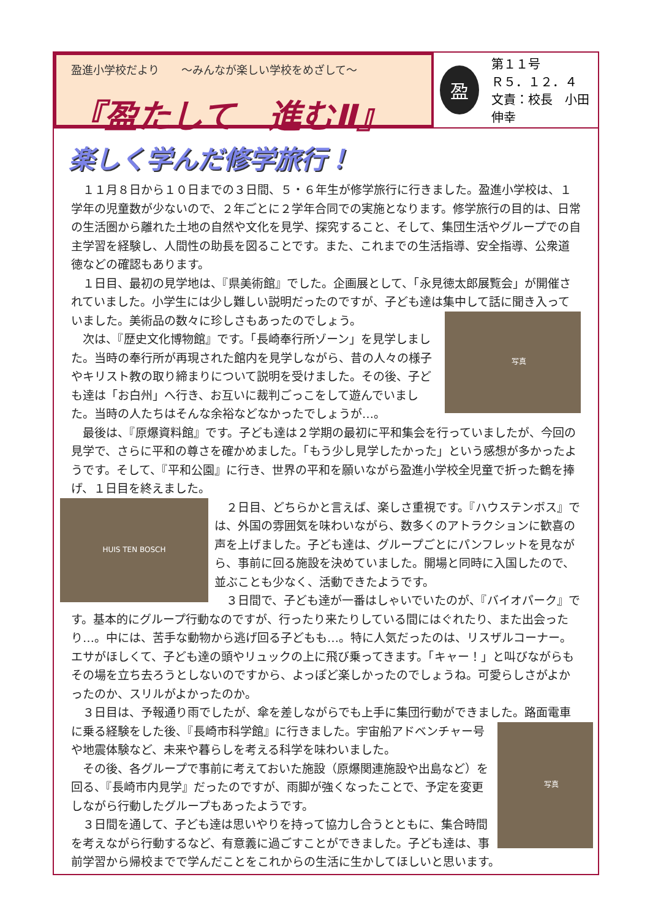盈進小学校だより　　～みんなが楽しい学校をめざして～
『盈たして　進むⅡ』
盈
第１１号
Ｒ５．１２．４
文責：校長　小田 伸幸
楽しく学んだ修学旅行！
１１月８日から１０日までの３日間、５・６年生が修学旅行に行きました。盈進小学校は、１学年の児童数が少ないので、２年ごとに２学年合同での実施となります。修学旅行の目的は、日常の生活圏から離れた土地の自然や文化を見学、探究すること、そして、集団生活やグループでの自主学習を経験し、人間性の助長を図ることです。また、これまでの生活指導、安全指導、公衆道徳などの確認もあります。
１日目、最初の見学地は、『県美術館』でした。企画展として、「永見徳太郎展覧会」が開催されていました。小学生には少し難しい説明だったのですが、子ども達は集中して話に聞き入っていました。
写真
美術品の数々に珍しさもあったのでしょう。
次は、『歴史文化博物館』です。「長崎奉行所ゾーン」を見学しました。当時の奉行所が再現された館内を見学しながら、昔の人々の様子やキリスト教の取り締まりについて説明を受けました。その後、子ども達は「お白州」へ行き、お互いに裁判ごっこをして遊んでいました。当時の人たちはそんな余裕などなかったでしょうが…。
最後は、『原爆資料館』です。子ども達は２学期の最初に平和集会を行っていましたが、今回の見学で、さらに平和の尊さを確かめました。「もう少し見学したかった」という感想が多かったようです。そして、『平和公園』に行き、世界の平和を願いながら盈進小学校全児童で折った鶴を捧げ、１日目を終えました。
HUIS TEN BOSCH
２日目、どちらかと言えば、楽しさ重視です。『ハウステンボス』では、外国の雰囲気を味わいながら、数多くのアトラクションに歓喜の声を上げました。子ども達は、グループごとにパンフレットを見ながら、事前に回る施設を決めていました。開場と同時に入国したので、並ぶことも少なく、活動できたようです。
３日間で、子ども達が一番はしゃいでいたのが、『バイオパーク』です。基本的にグループ行動なのですが、行ったり来たりしている間にはぐれたり、また出会ったり…。中には、苦手な動物から逃げ回る子どもも…。特に人気だったのは、リスザルコーナー。エサがほしくて、子ども達の頭やリュックの上に飛び乗ってきます。「キャー！」と叫びながらもその場を立ち去ろうとしないのですから、よっぽど楽しかったのでしょうね。可愛らしさがよかったのか、スリルがよかったのか。
３日目は、予報通り雨でしたが、傘を差しながらでも上手に集団行動ができました。
写真
路面電車に乗る経験をした後、『長崎市科学館』に行きました。宇宙船アドベンチャー号や地震体験など、未来や暮らしを考える科学を味わいました。
その後、各グループで事前に考えておいた施設（原爆関連施設や出島など）を回る、『長崎市内見学』だったのですが、雨脚が強くなったことで、予定を変更しながら行動したグループもあったようです。
３日間を通して、子ども達は思いやりを持って協力し合うとともに、集合時間を考えながら行動するなど、有意義に過ごすことができました。子ども達は、事前学習から帰校までで学んだことをこれからの生活に生かしてほしいと思います。